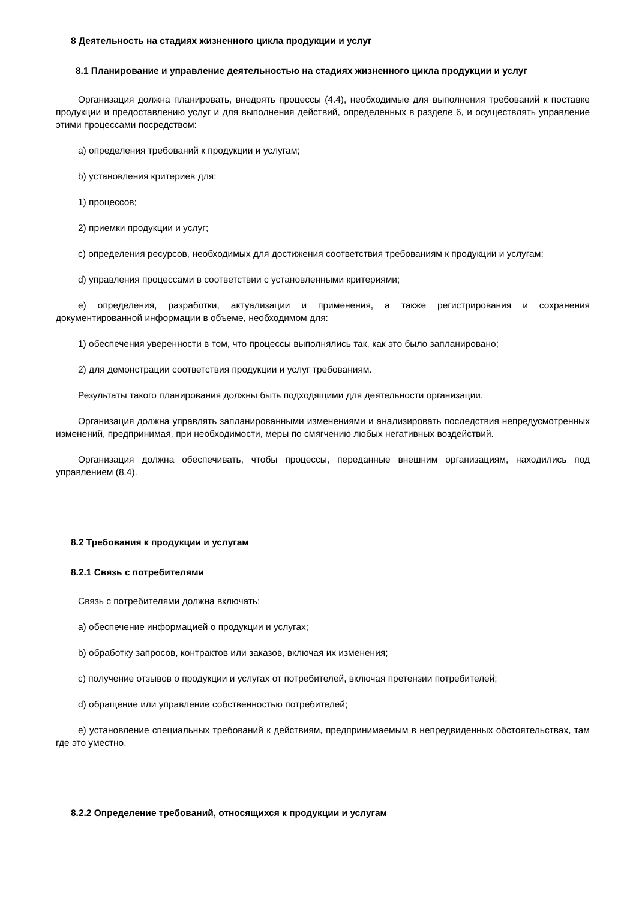8 Деятельность на стадиях жизненного цикла продукции и услуг
8.1 Планирование и управление деятельностью на стадиях жизненного цикла продукции и услуг
Организация должна планировать, внедрять процессы (4.4), необходимые для выполнения требований к поставке продукции и предоставлению услуг и для выполнения действий, определенных в разделе 6, и осуществлять управление этими процессами посредством:
a) определения требований к продукции и услугам;
b) установления критериев для:
1) процессов;
2) приемки продукции и услуг;
c) определения ресурсов, необходимых для достижения соответствия требованиям к продукции и услугам;
d) управления процессами в соответствии с установленными критериями;
e) определения, разработки, актуализации и применения, а также регистрирования и сохранения документированной информации в объеме, необходимом для:
1) обеспечения уверенности в том, что процессы выполнялись так, как это было запланировано;
2) для демонстрации соответствия продукции и услуг требованиям.
Результаты такого планирования должны быть подходящими для деятельности организации.
Организация должна управлять запланированными изменениями и анализировать последствия непредусмотренных изменений, предпринимая, при необходимости, меры по смягчению любых негативных воздействий.
Организация должна обеспечивать, чтобы процессы, переданные внешним организациям, находились под управлением (8.4).
8.2 Требования к продукции и услугам
8.2.1 Связь с потребителями
Связь с потребителями должна включать:
a) обеспечение информацией о продукции и услугах;
b) обработку запросов, контрактов или заказов, включая их изменения;
c) получение отзывов о продукции и услугах от потребителей, включая претензии потребителей;
d) обращение или управление собственностью потребителей;
e) установление специальных требований к действиям, предпринимаемым в непредвиденных обстоятельствах, там где это уместно.
8.2.2 Определение требований, относящихся к продукции и услугам